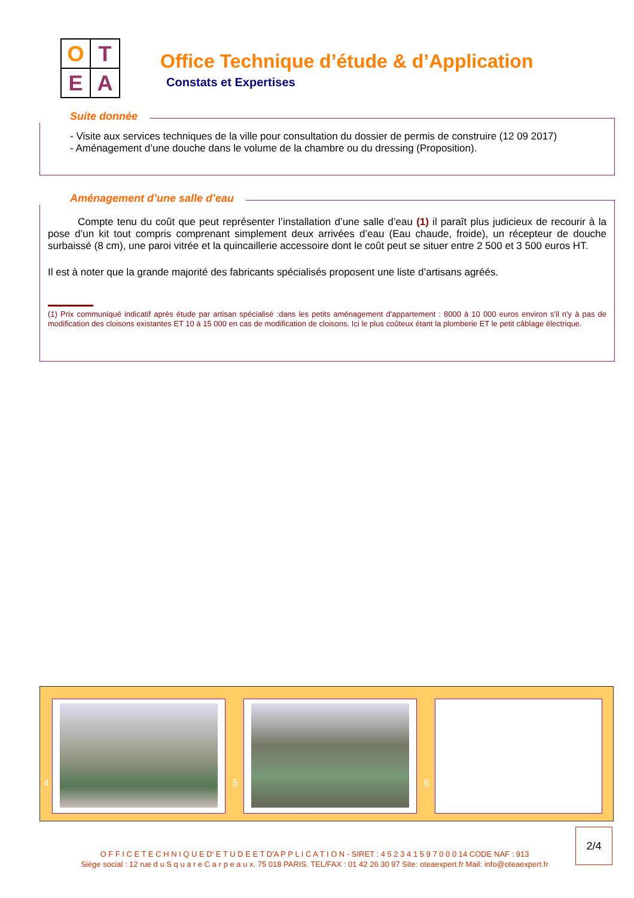O
T
E
A
Office Technique d’étude & d’Application
Constats et Expertises
Suite donnée
- Visite aux services techniques de la ville pour consultation du dossier de permis de construire (12 09 2017)
- Aménagement d’une douche dans le volume de la chambre ou du dressing (Proposition).
Aménagement d’une salle d’eau
Compte tenu du coût que peut représenter l’installation d’une salle d’eau (1) il paraît plus judicieux de recourir à la pose d’un kit tout compris comprenant simplement deux arrivées d’eau (Eau chaude, froide), un récepteur de douche surbaissé (8 cm), une paroi vitrée et la quincaillerie accessoire dont le coût peut se situer entre 2 500 et 3 500 euros HT.
Il est à noter que la grande majorité des fabricants spécialisés proposent une liste d’artisans agréés.
(1) Prix communiqué indicatif après étude par artisan spécialisé :dans les petits aménagement d'appartement : 8000 à 10 000 euros environ s'il n'y à pas de modification des cloisons existantes ET 10 à 15 000 en cas de modification de cloisons. Ici le plus coûteux étant la plomberie ET le petit câblage électrique.
4 5 6
O F F I C E T E C H N I Q U E D' E T U D E E T D'A P P L I C A T I O N - SIRET : 4 5 2 3 4 1 5 9 7 0 0 0 14 CODE NAF : 913
Siège social : 12 rue d u S q u a r e C a r p e a u x. 75 018 PARIS. TEL/FAX : 01 42 26 30 97 Site: oteaexpert.fr Mail: info@oteaexpert.fr
2/4